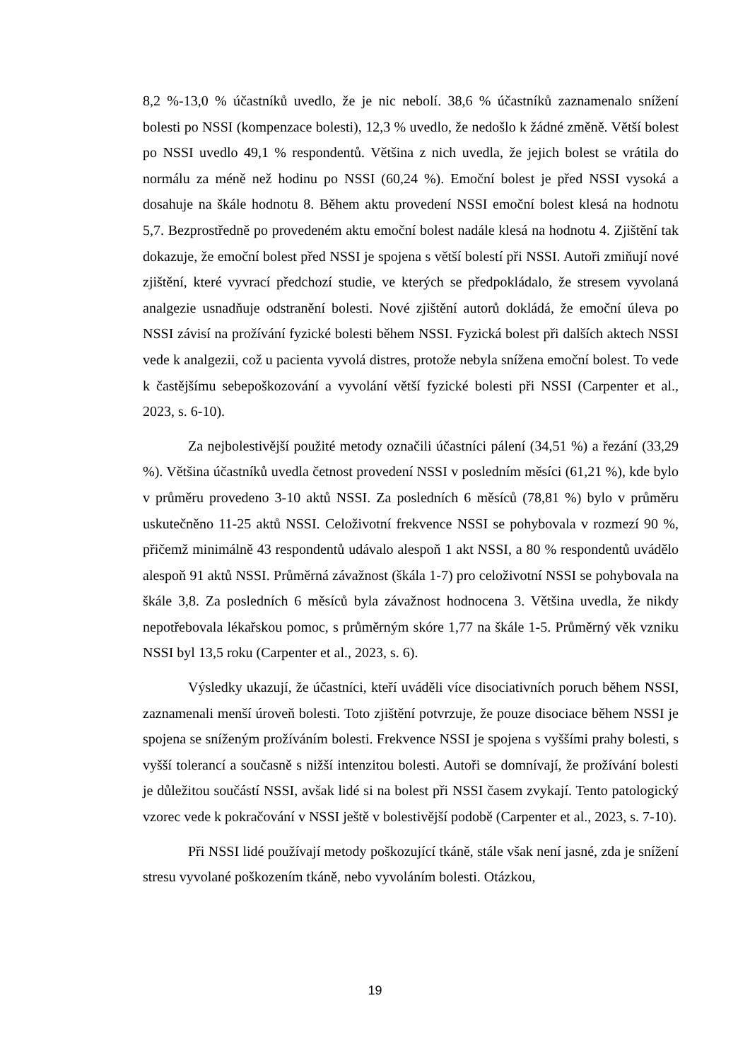8,2 %-13,0 % účastníků uvedlo, že je nic nebolí. 38,6 % účastníků zaznamenalo snížení bolesti po NSSI (kompenzace bolesti), 12,3 % uvedlo, že nedošlo k žádné změně. Větší bolest po NSSI uvedlo 49,1 % respondentů. Většina z nich uvedla, že jejich bolest se vrátila do normálu za méně než hodinu po NSSI (60,24 %). Emoční bolest je před NSSI vysoká a dosahuje na škále hodnotu 8. Během aktu provedení NSSI emoční bolest klesá na hodnotu 5,7. Bezprostředně po provedeném aktu emoční bolest nadále klesá na hodnotu 4. Zjištění tak dokazuje, že emoční bolest před NSSI je spojena s větší bolestí při NSSI. Autoři zmiňují nové zjištění, které vyvrací předchozí studie, ve kterých se předpokládalo, že stresem vyvolaná analgezie usnadňuje odstranění bolesti. Nové zjištění autorů dokládá, že emoční úleva po NSSI závisí na prožívání fyzické bolesti během NSSI. Fyzická bolest při dalších aktech NSSI vede k analgezii, což u pacienta vyvolá distres, protože nebyla snížena emoční bolest. To vede k častějšímu sebepoškozování a vyvolání větší fyzické bolesti při NSSI (Carpenter et al., 2023, s. 6-10).
Za nejbolestivější použité metody označili účastníci pálení (34,51 %) a řezání (33,29 %). Většina účastníků uvedla četnost provedení NSSI v posledním měsíci (61,21 %), kde bylo v průměru provedeno 3-10 aktů NSSI. Za posledních 6 měsíců (78,81 %) bylo v průměru uskutečněno 11-25 aktů NSSI. Celoživotní frekvence NSSI se pohybovala v rozmezí 90 %, přičemž minimálně 43 respondentů udávalo alespoň 1 akt NSSI, a 80 % respondentů uvádělo alespoň 91 aktů NSSI. Průměrná závažnost (škála 1-7) pro celoživotní NSSI se pohybovala na škále 3,8. Za posledních 6 měsíců byla závažnost hodnocena 3. Většina uvedla, že nikdy nepotřebovala lékařskou pomoc, s průměrným skóre 1,77 na škále 1-5. Průměrný věk vzniku NSSI byl 13,5 roku (Carpenter et al., 2023, s. 6).
Výsledky ukazují, že účastníci, kteří uváděli více disociativních poruch během NSSI, zaznamenali menší úroveň bolesti. Toto zjištění potvrzuje, že pouze disociace během NSSI je spojena se sníženým prožíváním bolesti. Frekvence NSSI je spojena s vyššími prahy bolesti, s vyšší tolerancí a současně s nižší intenzitou bolesti. Autoři se domnívají, že prožívání bolesti je důležitou součástí NSSI, avšak lidé si na bolest při NSSI časem zvykají. Tento patologický vzorec vede k pokračování v NSSI ještě v bolestivější podobě (Carpenter et al., 2023, s. 7-10).
Při NSSI lidé používají metody poškozující tkáně, stále však není jasné, zda je snížení stresu vyvolané poškozením tkáně, nebo vyvoláním bolesti. Otázkou,
19